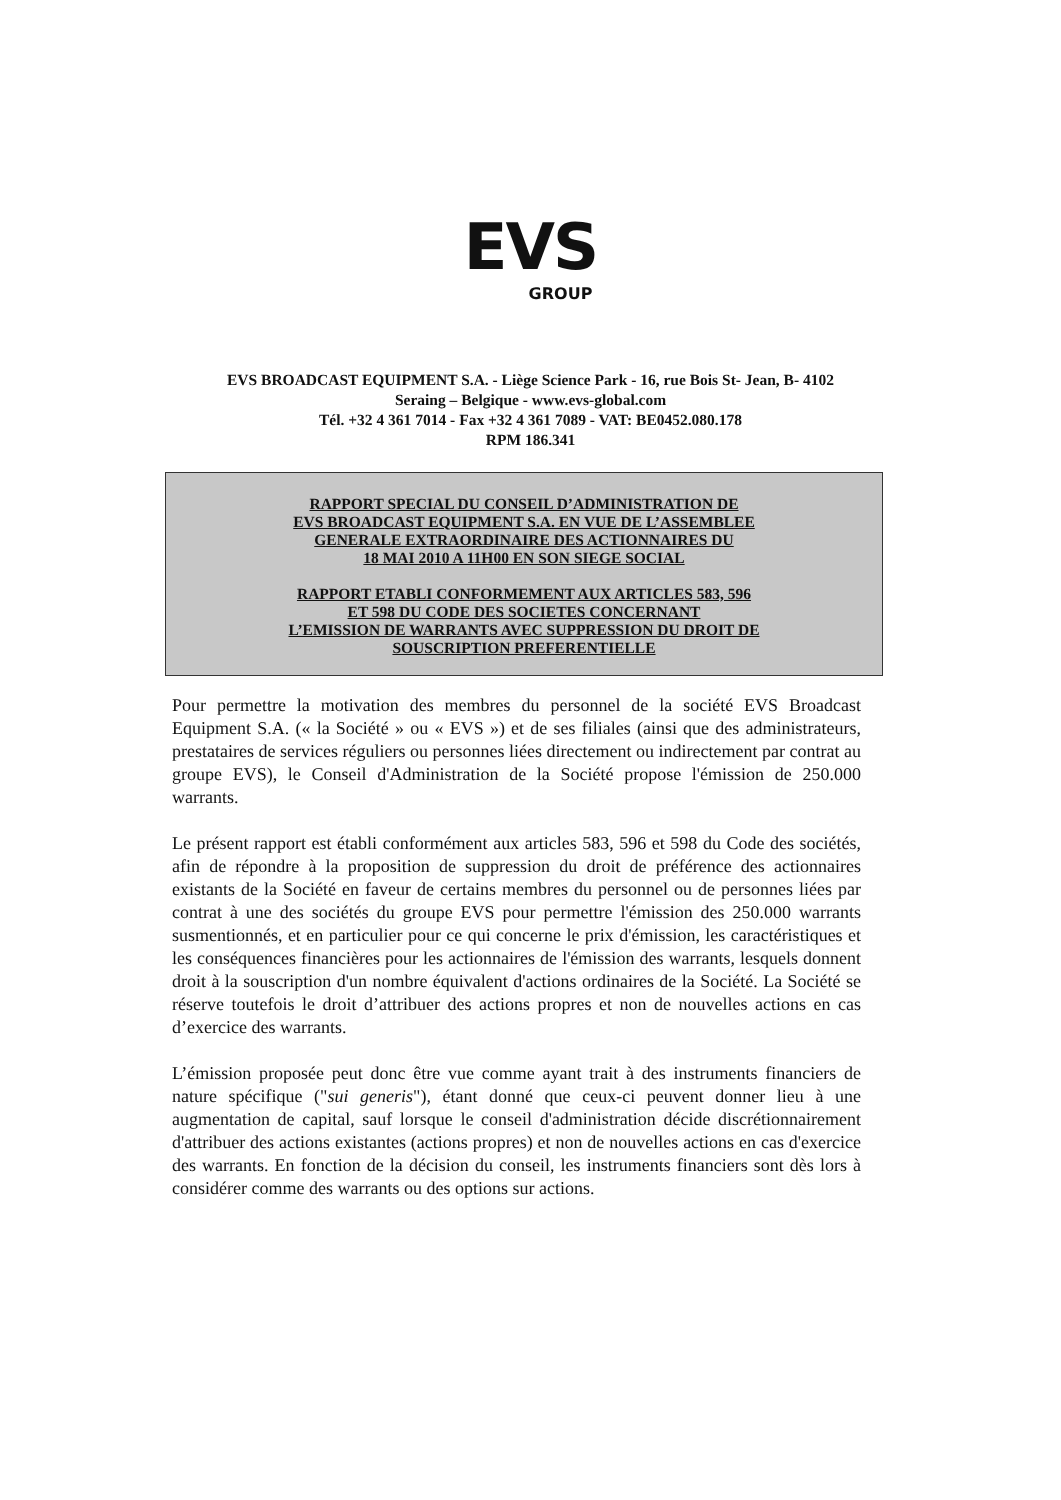EVS
GROUP
EVS BROADCAST EQUIPMENT S.A. - Liège Science Park - 16, rue Bois St- Jean, B- 4102
Seraing – Belgique - www.evs-global.com
Tél. +32 4 361 7014 - Fax +32 4 361 7089 - VAT: BE0452.080.178
RPM 186.341
RAPPORT SPECIAL DU CONSEIL D’ADMINISTRATION DE
EVS BROADCAST EQUIPMENT S.A. EN VUE DE L’ASSEMBLEE
GENERALE EXTRAORDINAIRE DES ACTIONNAIRES DU
18 MAI 2010 A 11H00 EN SON SIEGE SOCIAL
RAPPORT ETABLI CONFORMEMENT AUX ARTICLES 583, 596
ET 598 DU CODE DES SOCIETES CONCERNANT
L’EMISSION DE WARRANTS AVEC SUPPRESSION DU DROIT DE
SOUSCRIPTION PREFERENTIELLE
Pour permettre la motivation des membres du personnel de la société EVS Broadcast Equipment S.A. (« la Société » ou « EVS ») et de ses filiales (ainsi que des administrateurs, prestataires de services réguliers ou personnes liées directement ou indirectement par contrat au groupe EVS), le Conseil d'Administration de la Société propose l'émission de 250.000 warrants.
Le présent rapport est établi conformément aux articles 583, 596 et 598 du Code des sociétés, afin de répondre à la proposition de suppression du droit de préférence des actionnaires existants de la Société en faveur de certains membres du personnel ou de personnes liées par contrat à une des sociétés du groupe EVS pour permettre l'émission des 250.000 warrants susmentionnés, et en particulier pour ce qui concerne le prix d'émission, les caractéristiques et les conséquences financières pour les actionnaires de l'émission des warrants, lesquels donnent droit à la souscription d'un nombre équivalent d'actions ordinaires de la Société. La Société se réserve toutefois le droit d’attribuer des actions propres et non de nouvelles actions en cas d’exercice des warrants.
L’émission proposée peut donc être vue comme ayant trait à des instruments financiers de nature spécifique ("sui generis"), étant donné que ceux-ci peuvent donner lieu à une augmentation de capital, sauf lorsque le conseil d'administration décide discrétionnairement d'attribuer des actions existantes (actions propres) et non de nouvelles actions en cas d'exercice des warrants. En fonction de la décision du conseil, les instruments financiers sont dès lors à considérer comme des warrants ou des options sur actions.